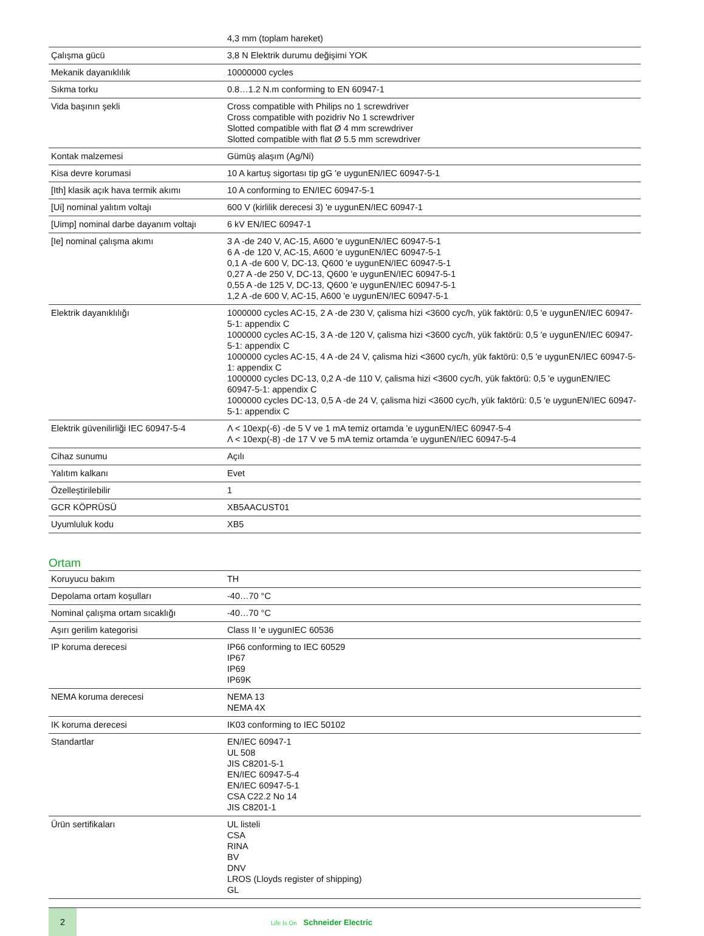| | 4,3 mm (toplam hareket) |
| Çalışma gücü | 3,8 N Elektrik durumu değişimi YOK |
| Mekanik dayanıklılık | 10000000 cycles |
| Sıkma torku | 0.8…1.2 N.m conforming to EN 60947-1 |
| Vida başının şekli | Cross compatible with Philips no 1 screwdriver Cross compatible with pozidriv No 1 screwdriver Slotted compatible with flat Ø 4 mm screwdriver Slotted compatible with flat Ø 5.5 mm screwdriver |
| Kontak malzemesi | Gümüş alaşım (Ag/Ni) |
| Kisa devre korumasi | 10 A kartuş sigortası tip gG 'e uygunEN/IEC 60947-5-1 |
| [Ith] klasik açık hava termik akımı | 10 A conforming to EN/IEC 60947-5-1 |
| [Ui] nominal yalıtım voltajı | 600 V (kirlilik derecesi 3) 'e uygunEN/IEC 60947-1 |
| [Uimp] nominal darbe dayanım voltajı | 6 kV EN/IEC 60947-1 |
| [Ie] nominal çalışma akımı | 3 A -de 240 V, AC-15, A600 'e uygunEN/IEC 60947-5-1 6 A -de 120 V, AC-15, A600 'e uygunEN/IEC 60947-5-1 0,1 A -de 600 V, DC-13, Q600 'e uygunEN/IEC 60947-5-1 0,27 A -de 250 V, DC-13, Q600 'e uygunEN/IEC 60947-5-1 0,55 A -de 125 V, DC-13, Q600 'e uygunEN/IEC 60947-5-1 1,2 A -de 600 V, AC-15, A600 'e uygunEN/IEC 60947-5-1 |
| Elektrik dayanıklılığı | 1000000 cycles AC-15, 2 A -de 230 V, çalisma hizi <3600 cyc/h, yük faktörü: 0,5 'e uygunEN/IEC 60947-5-1: appendix C 1000000 cycles AC-15, 3 A -de 120 V, çalisma hizi <3600 cyc/h, yük faktörü: 0,5 'e uygunEN/IEC 60947-5-1: appendix C 1000000 cycles AC-15, 4 A -de 24 V, çalisma hizi <3600 cyc/h, yük faktörü: 0,5 'e uygunEN/IEC 60947-5-1: appendix C 1000000 cycles DC-13, 0,2 A -de 110 V, çalisma hizi <3600 cyc/h, yük faktörü: 0,5 'e uygunEN/IEC 60947-5-1: appendix C 1000000 cycles DC-13, 0,5 A -de 24 V, çalisma hizi <3600 cyc/h, yük faktörü: 0,5 'e uygunEN/IEC 60947-5-1: appendix C |
| Elektrik güvenilirliği IEC 60947-5-4 | Λ < 10exp(-6) -de 5 V ve 1 mA temiz ortamda 'e uygunEN/IEC 60947-5-4 Λ < 10exp(-8) -de 17 V ve 5 mA temiz ortamda 'e uygunEN/IEC 60947-5-4 |
| Cihaz sunumu | Açılı |
| Yalıtım kalkanı | Evet |
| Özelleştirilebilir | 1 |
| GCR KÖPRÜSÜ | XB5AACUST01 |
| Uyumluluk kodu | XB5 |
Ortam
| Koruyucu bakım | TH |
| Depolama ortam koşulları | -40…70 °C |
| Nominal çalışma ortam sıcaklığı | -40…70 °C |
| Aşırı gerilim kategorisi | Class II 'e uygunIEC 60536 |
| IP koruma derecesi | IP66 conforming to IEC 60529 IP67 IP69 IP69K |
| NEMA koruma derecesi | NEMA 13 NEMA 4X |
| IK koruma derecesi | IK03 conforming to IEC 50102 |
| Standartlar | EN/IEC 60947-1 UL 508 JIS C8201-5-1 EN/IEC 60947-5-4 EN/IEC 60947-5-1 CSA C22.2 No 14 JIS C8201-1 |
| Ürün sertifikaları | UL listeli CSA RINA BV DNV LROS (Lloyds register of shipping) GL |
2
Life Is On Schneider Electric